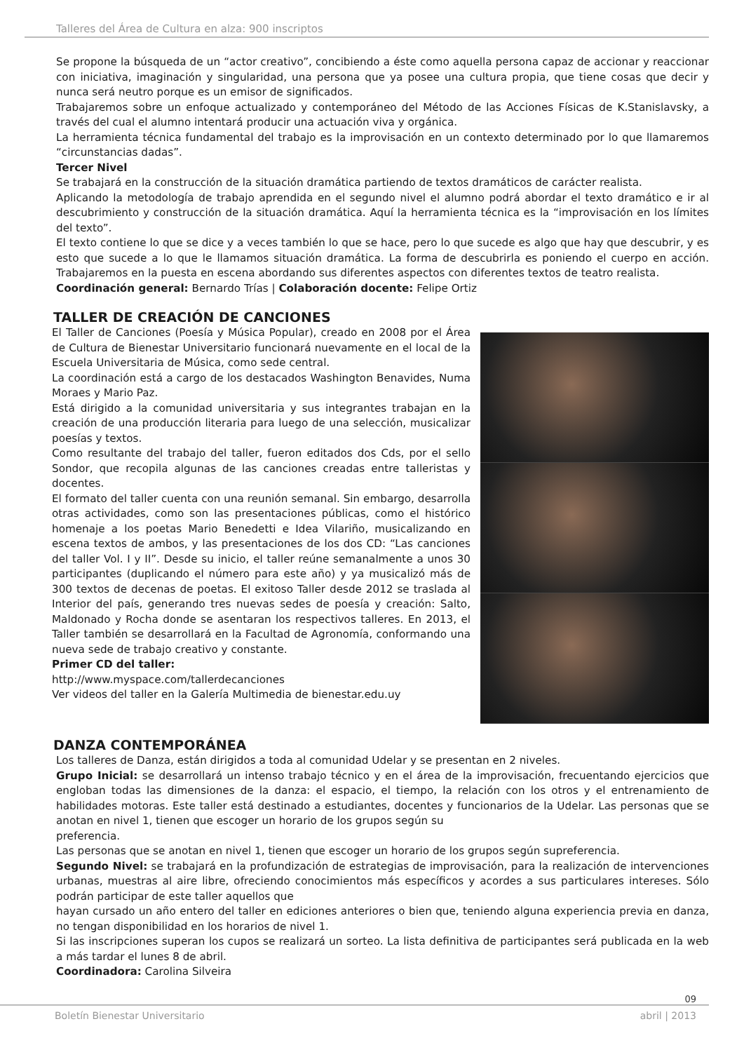Talleres del Área de Cultura en alza: 900 inscriptos
Se propone la búsqueda de un “actor creativo”, concibiendo a éste como aquella persona capaz de accionar y reaccionar con iniciativa, imaginación y singularidad, una persona que ya posee una cultura propia, que tiene cosas que decir y nunca será neutro porque es un emisor de significados.
Trabajaremos sobre un enfoque actualizado y contemporáneo del Método de las Acciones Físicas de K.Stanislavsky, a través del cual el alumno intentará producir una actuación viva y orgánica.
La herramienta técnica fundamental del trabajo es la improvisación en un contexto determinado por lo que llamaremos “circunstancias dadas”.
Tercer Nivel
Se trabajará en la construcción de la situación dramática partiendo de textos dramáticos de carácter realista.
Aplicando la metodología de trabajo aprendida en el segundo nivel el alumno podrá abordar el texto dramático e ir al descubrimiento y construcción de la situación dramática. Aquí la herramienta técnica es la “improvisación en los límites del texto”.
El texto contiene lo que se dice y a veces también lo que se hace, pero lo que sucede es algo que hay que descubrir, y es esto que sucede a lo que le llamamos situación dramática. La forma de descubrirla es poniendo el cuerpo en acción. Trabajaremos en la puesta en escena abordando sus diferentes aspectos con diferentes textos de teatro realista.
Coordinación general: Bernardo Trías | Colaboración docente: Felipe Ortiz
TALLER DE CREACIÓN DE CANCIONES
El Taller de Canciones (Poesía y Música Popular), creado en 2008 por el Área de Cultura de Bienestar Universitario funcionará nuevamente en el local de la Escuela Universitaria de Música, como sede central.
La coordinación está a cargo de los destacados Washington Benavides, Numa Moraes y Mario Paz.
Está dirigido a la comunidad universitaria y sus integrantes trabajan en la creación de una producción literaria para luego de una selección, musicalizar poesías y textos.
Como resultante del trabajo del taller, fueron editados dos Cds, por el sello Sondor, que recopila algunas de las canciones creadas entre talleristas y docentes.
El formato del taller cuenta con una reunión semanal. Sin embargo, desarrolla otras actividades, como son las presentaciones públicas, como el histórico homenaje a los poetas Mario Benedetti e Idea Vilariño, musicalizando en escena textos de ambos, y las presentaciones de los dos CD: “Las canciones del taller Vol. I y II”. Desde su inicio, el taller reúne semanalmente a unos 30 participantes (duplicando el número para este año) y ya musicalizó más de 300 textos de decenas de poetas. El exitoso Taller desde 2012 se traslada al Interior del país, generando tres nuevas sedes de poesía y creación: Salto, Maldonado y Rocha donde se asentaran los respectivos talleres. En 2013, el Taller también se desarrollará en la Facultad de Agronomía, conformando una nueva sede de trabajo creativo y constante.
Primer CD del taller:
http://www.myspace.com/tallerdecanciones
Ver videos del taller en la Galería Multimedia de bienestar.edu.uy
DANZA CONTEMPORÁNEA
Los talleres de Danza, están dirigidos a toda al comunidad Udelar y se presentan en 2 niveles.
Grupo Inicial: se desarrollará un intenso trabajo técnico y en el área de la improvisación, frecuentando ejercicios que engloban todas las dimensiones de la danza: el espacio, el tiempo, la relación con los otros y el entrenamiento de habilidades motoras. Este taller está destinado a estudiantes, docentes y funcionarios de la Udelar. Las personas que se anotan en nivel 1, tienen que escoger un horario de los grupos según su
preferencia.
Las personas que se anotan en nivel 1, tienen que escoger un horario de los grupos según supreferencia.
Segundo Nivel: se trabajará en la profundización de estrategias de improvisación, para la realización de intervenciones urbanas, muestras al aire libre, ofreciendo conocimientos más específicos y acordes a sus particulares intereses. Sólo podrán participar de este taller aquellos que
hayan cursado un año entero del taller en ediciones anteriores o bien que, teniendo alguna experiencia previa en danza, no tengan disponibilidad en los horarios de nivel 1.
Si las inscripciones superan los cupos se realizará un sorteo. La lista definitiva de participantes será publicada en la web a más tardar el lunes 8 de abril.
Coordinadora: Carolina Silveira
09
Boletín Bienestar Universitario abril | 2013